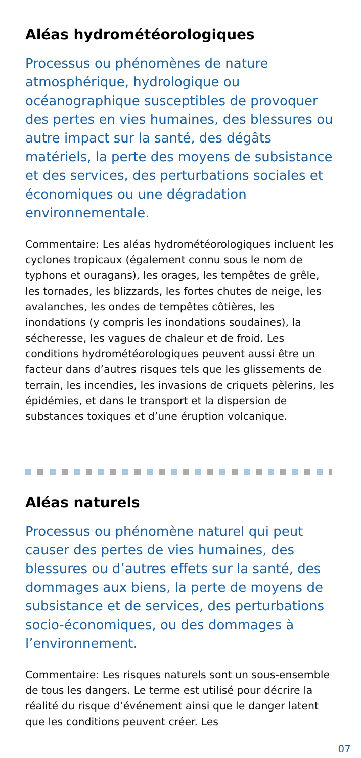Aléas hydrométéorologiques
Processus ou phénomènes de nature atmosphérique, hydrologique ou océanographique susceptibles de provoquer des pertes en vies humaines, des blessures ou autre impact sur la santé, des dégâts matériels, la perte des moyens de subsistance et des services, des perturbations sociales et économiques ou une dégradation environnementale.
Commentaire: Les aléas hydrométéorologiques incluent les cyclones tropicaux (également connu sous le nom de typhons et ouragans), les orages, les tempêtes de grêle, les tornades, les blizzards, les fortes chutes de neige, les avalanches, les ondes de tempêtes côtières, les inondations (y compris les inondations soudaines), la sécheresse, les vagues de chaleur et de froid. Les conditions hydrométéorologiques peuvent aussi être un facteur dans d’autres risques tels que les glissements de terrain, les incendies, les invasions de criquets pèlerins, les épidémies, et dans le transport et la dispersion de substances toxiques et d’une éruption volcanique.
Aléas naturels
Processus ou phénomène naturel qui peut causer des pertes de vies humaines, des blessures ou d’autres effets sur la santé, des dommages aux biens, la perte de moyens de subsistance et de services, des perturbations socio-économiques, ou des dommages à l’environnement.
Commentaire: Les risques naturels sont un sous-ensemble de tous les dangers. Le terme est utilisé pour décrire la réalité du risque d’événement ainsi que le danger latent que les conditions peuvent créer. Les
07